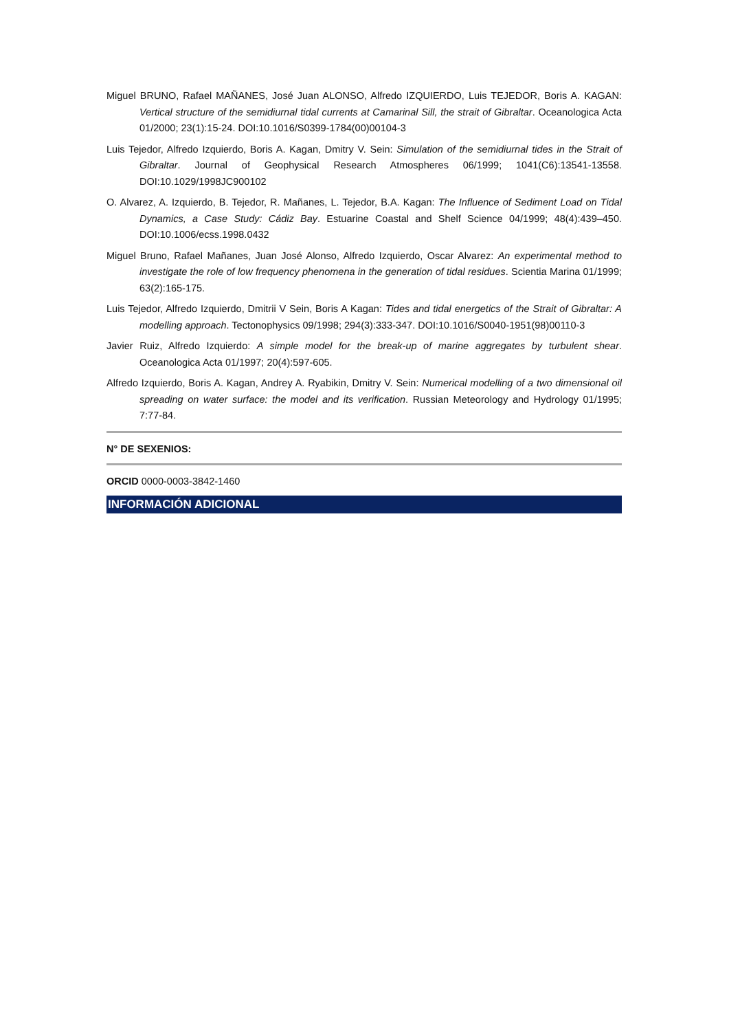Miguel BRUNO, Rafael MAÑANES, José Juan ALONSO, Alfredo IZQUIERDO, Luis TEJEDOR, Boris A. KAGAN: Vertical structure of the semidiurnal tidal currents at Camarinal Sill, the strait of Gibraltar. Oceanologica Acta 01/2000; 23(1):15-24. DOI:10.1016/S0399-1784(00)00104-3
Luis Tejedor, Alfredo Izquierdo, Boris A. Kagan, Dmitry V. Sein: Simulation of the semidiurnal tides in the Strait of Gibraltar. Journal of Geophysical Research Atmospheres 06/1999; 1041(C6):13541-13558. DOI:10.1029/1998JC900102
O. Alvarez, A. Izquierdo, B. Tejedor, R. Mañanes, L. Tejedor, B.A. Kagan: The Influence of Sediment Load on Tidal Dynamics, a Case Study: Cádiz Bay. Estuarine Coastal and Shelf Science 04/1999; 48(4):439–450. DOI:10.1006/ecss.1998.0432
Miguel Bruno, Rafael Mañanes, Juan José Alonso, Alfredo Izquierdo, Oscar Alvarez: An experimental method to investigate the role of low frequency phenomena in the generation of tidal residues. Scientia Marina 01/1999; 63(2):165-175.
Luis Tejedor, Alfredo Izquierdo, Dmitrii V Sein, Boris A Kagan: Tides and tidal energetics of the Strait of Gibraltar: A modelling approach. Tectonophysics 09/1998; 294(3):333-347. DOI:10.1016/S0040-1951(98)00110-3
Javier Ruiz, Alfredo Izquierdo: A simple model for the break-up of marine aggregates by turbulent shear. Oceanologica Acta 01/1997; 20(4):597-605.
Alfredo Izquierdo, Boris A. Kagan, Andrey A. Ryabikin, Dmitry V. Sein: Numerical modelling of a two dimensional oil spreading on water surface: the model and its verification. Russian Meteorology and Hydrology 01/1995; 7:77-84.
N° DE SEXENIOS:
ORCID 0000-0003-3842-1460
INFORMACIÓN ADICIONAL